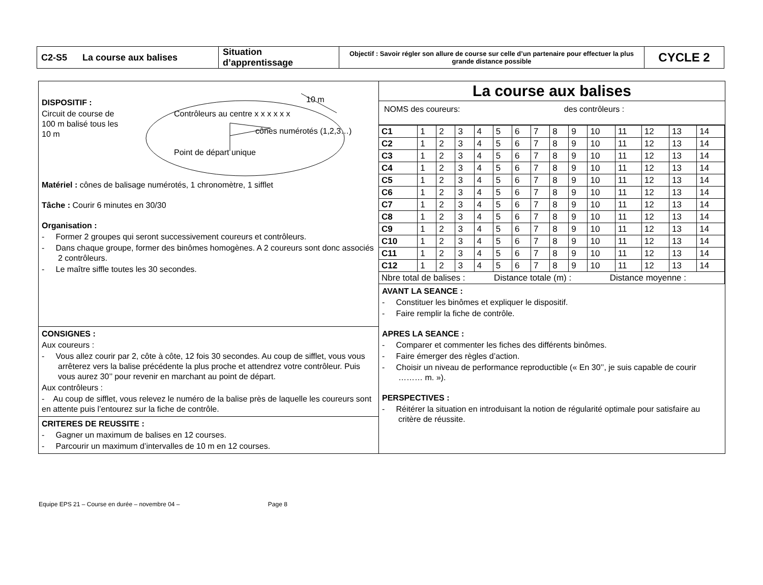| C2-S5 La course aux balises | Situation d’apprentissage | Objectif : Savoir régler son allure de course sur celle d’un partenaire pour effectuer la plus grande distance possible | CYCLE 2 |
DISPOSITIF :
Circuit de course de 100 m balisé tous les 10 m
Contrôleurs au centre x x x x x x
10 m
cônes numérotés (1,2,3…)
Point de départ unique
Matériel : cônes de balisage numérotés, 1 chronomètre, 1 sifflet
Tâche : Courir 6 minutes en 30/30
Organisation :
- Former 2 groupes qui seront successivement coureurs et contrôleurs.
- Dans chaque groupe, former des binômes homogènes. A 2 coureurs sont donc associés 2 contrôleurs.
- Le maître siffle toutes les 30 secondes.
CONSIGNES :
Aux coureurs :
- Vous allez courir par 2, côte à côte, 12 fois 30 secondes. Au coup de sifflet, vous vous arrêterez vers la balise précédente la plus proche et attendrez votre contrôleur. Puis vous aurez 30’’ pour revenir en marchant au point de départ.
Aux contrôleurs :
- Au coup de sifflet, vous relevez le numéro de la balise près de laquelle les coureurs sont en attente puis l’entourez sur la fiche de contrôle.
CRITERES DE REUSSITE :
- Gagner un maximum de balises en 12 courses.
- Parcourir un maximum d’intervalles de 10 m en 12 courses.
La course aux balises
NOMS des coureurs: des contrôleurs :
| C1 | 1 | 2 | 3 | 4 | 5 | 6 | 7 | 8 | 9 | 10 | 11 | 12 | 13 | 14 |
| C2 | 1 | 2 | 3 | 4 | 5 | 6 | 7 | 8 | 9 | 10 | 11 | 12 | 13 | 14 |
| C3 | 1 | 2 | 3 | 4 | 5 | 6 | 7 | 8 | 9 | 10 | 11 | 12 | 13 | 14 |
| C4 | 1 | 2 | 3 | 4 | 5 | 6 | 7 | 8 | 9 | 10 | 11 | 12 | 13 | 14 |
| C5 | 1 | 2 | 3 | 4 | 5 | 6 | 7 | 8 | 9 | 10 | 11 | 12 | 13 | 14 |
| C6 | 1 | 2 | 3 | 4 | 5 | 6 | 7 | 8 | 9 | 10 | 11 | 12 | 13 | 14 |
| C7 | 1 | 2 | 3 | 4 | 5 | 6 | 7 | 8 | 9 | 10 | 11 | 12 | 13 | 14 |
| C8 | 1 | 2 | 3 | 4 | 5 | 6 | 7 | 8 | 9 | 10 | 11 | 12 | 13 | 14 |
| C9 | 1 | 2 | 3 | 4 | 5 | 6 | 7 | 8 | 9 | 10 | 11 | 12 | 13 | 14 |
| C10 | 1 | 2 | 3 | 4 | 5 | 6 | 7 | 8 | 9 | 10 | 11 | 12 | 13 | 14 |
| C11 | 1 | 2 | 3 | 4 | 5 | 6 | 7 | 8 | 9 | 10 | 11 | 12 | 13 | 14 |
| C12 | 1 | 2 | 3 | 4 | 5 | 6 | 7 | 8 | 9 | 10 | 11 | 12 | 13 | 14 |
| Nbre total de balises : Distance totale (m) : Distance moyenne : | | | | | | | | | | | | | | |
AVANT LA SEANCE :
- Constituer les binômes et expliquer le dispositif.
- Faire remplir la fiche de contrôle.
APRES LA SEANCE :
- Comparer et commenter les fiches des différents binômes.
- Faire émerger des règles d’action.
- Choisir un niveau de performance reproductible (« En 30’’, je suis capable de courir ……… m. »).
PERSPECTIVES :
- Réitérer la situation en introduisant la notion de régularité optimale pour satisfaire au critère de réussite.
Equipe EPS 21 – Course en durée – novembre 04 – Page 8